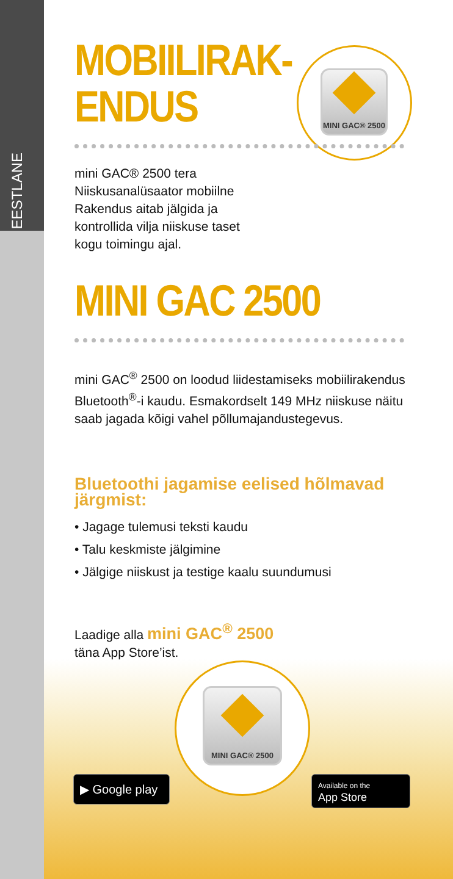EESTLANE
MINI GAC® 2500
MOBIILIRAK-
ENDUS
mini GAC® 2500 tera Niiskusanalüsaator mobiilne Rakendus aitab jälgida ja kontrollida vilja niiskuse taset kogu toimingu ajal.
MINI GAC 2500
mini GAC<sup>®</sup> 2500 on loodud liidestamiseks mobiilirakendus Bluetooth<sup>®</sup>-i kaudu. Esmakordselt 149 MHz niiskuse näitu saab jagada kõigi vahel põllumajandustegevus.
Bluetoothi jagamise eelised hõlmavad järgmist:
• Jagage tulemusi teksti kaudu
• Talu keskmiste jälgimine
• Jälgige niiskust ja testige kaalu suundumusi
Laadige alla mini GAC<sup>®</sup> 2500
täna App Store’ist.
MINI GAC® 2500
▶ Google play
Available on the
App Store